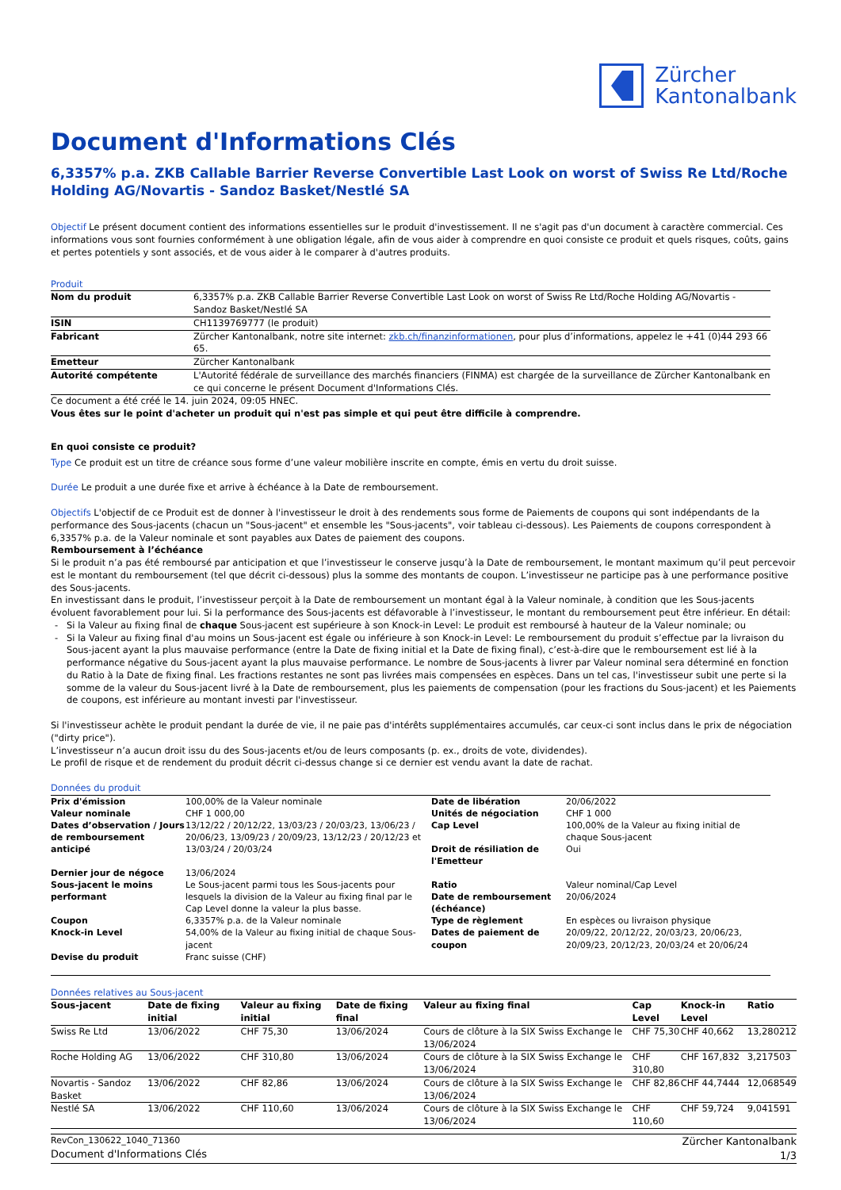Zürcher
Kantonalbank
Document d'Informations Clés
6,3357% p.a. ZKB Callable Barrier Reverse Convertible Last Look on worst of Swiss Re Ltd/Roche Holding AG/Novartis - Sandoz Basket/Nestlé SA
Objectif Le présent document contient des informations essentielles sur le produit d'investissement. Il ne s'agit pas d'un document à caractère commercial. Ces informations vous sont fournies conformément à une obligation légale, afin de vous aider à comprendre en quoi consiste ce produit et quels risques, coûts, gains et pertes potentiels y sont associés, et de vous aider à le comparer à d'autres produits.
Produit
| Nom du produit | 6,3357% p.a. ZKB Callable Barrier Reverse Convertible Last Look on worst of Swiss Re Ltd/Roche Holding AG/Novartis - Sandoz Basket/Nestlé SA |
| ISIN | CH1139769777 (le produit) |
| Fabricant | Zürcher Kantonalbank, notre site internet: zkb.ch/finanzinformationen , pour plus d’informations, appelez le +41 (0)44 293 66 65. |
| Emetteur | Zürcher Kantonalbank |
| Autorité compétente | L'Autorité fédérale de surveillance des marchés financiers (FINMA) est chargée de la surveillance de Zürcher Kantonalbank en ce qui concerne le présent Document d'Informations Clés. |
Ce document a été créé le 14. juin 2024, 09:05 HNEC.
Vous êtes sur le point d'acheter un produit qui n'est pas simple et qui peut être difficile à comprendre.
En quoi consiste ce produit?
Type Ce produit est un titre de créance sous forme d’une valeur mobilière inscrite en compte, émis en vertu du droit suisse.
Durée Le produit a une durée fixe et arrive à échéance à la Date de remboursement.
Objectifs L'objectif de ce Produit est de donner à l'investisseur le droit à des rendements sous forme de Paiements de coupons qui sont indépendants de la performance des Sous-jacents (chacun un "Sous-jacent" et ensemble les "Sous-jacents", voir tableau ci-dessous). Les Paiements de coupons correspondent à 6,3357% p.a. de la Valeur nominale et sont payables aux Dates de paiement des coupons.
Remboursement à l’échéance
Si le produit n’a pas été remboursé par anticipation et que l’investisseur le conserve jusqu’à la Date de remboursement, le montant maximum qu’il peut percevoir est le montant du remboursement (tel que décrit ci-dessous) plus la somme des montants de coupon. L’investisseur ne participe pas à une performance positive des Sous-jacents.
En investissant dans le produit, l’investisseur perçoit à la Date de remboursement un montant égal à la Valeur nominale, à condition que les Sous-jacents évoluent favorablement pour lui. Si la performance des Sous-jacents est défavorable à l’investisseur, le montant du remboursement peut être inférieur. En détail:
Si la Valeur au fixing final de chaque Sous-jacent est supérieure à son Knock-in Level: Le produit est remboursé à hauteur de la Valeur nominale; ou
Si la Valeur au fixing final d'au moins un Sous-jacent est égale ou inférieure à son Knock-in Level: Le remboursement du produit s’effectue par la livraison du Sous-jacent ayant la plus mauvaise performance (entre la Date de fixing initial et la Date de fixing final), c’est-à-dire que le remboursement est lié à la performance négative du Sous-jacent ayant la plus mauvaise performance. Le nombre de Sous-jacents à livrer par Valeur nominal sera déterminé en fonction du Ratio à la Date de fixing final. Les fractions restantes ne sont pas livrées mais compensées en espèces. Dans un tel cas, l'investisseur subit une perte si la somme de la valeur du Sous-jacent livré à la Date de remboursement, plus les paiements de compensation (pour les fractions du Sous-jacent) et les Paiements de coupons, est inférieure au montant investi par l'investisseur.
Si l'investisseur achète le produit pendant la durée de vie, il ne paie pas d'intérêts supplémentaires accumulés, car ceux-ci sont inclus dans le prix de négociation ("dirty price").
L’investisseur n’a aucun droit issu du des Sous-jacents et/ou de leurs composants (p. ex., droits de vote, dividendes).
Le profil de risque et de rendement du produit décrit ci-dessus change si ce dernier est vendu avant la date de rachat.
Données du produit
| Prix d'émission | 100,00% de la Valeur nominale | Date de libération | 20/06/2022 |
| Valeur nominale | CHF 1 000,00 | Unités de négociation | CHF 1 000 |
| Dates d’observation / Jours de remboursement anticipé | 13/12/22 / 20/12/22, 13/03/23 / 20/03/23, 13/06/23 / 20/06/23, 13/09/23 / 20/09/23, 13/12/23 / 20/12/23 et 13/03/24 / 20/03/24 | Cap Level Droit de résiliation de l'Emetteur | 100,00% de la Valeur au fixing initial de chaque Sous-jacent Oui |
| Dernier jour de négoce | 13/06/2024 | | |
| Sous-jacent le moins performant | Le Sous-jacent parmi tous les Sous-jacents pour lesquels la division de la Valeur au fixing final par le Cap Level donne la valeur la plus basse. | Ratio Date de remboursement (échéance) | Valeur nominal/Cap Level 20/06/2024 |
| Coupon | 6,3357% p.a. de la Valeur nominale | Type de règlement | En espèces ou livraison physique |
| Knock-in Level | 54,00% de la Valeur au fixing initial de chaque Sous-jacent | Dates de paiement de coupon | 20/09/22, 20/12/22, 20/03/23, 20/06/23, 20/09/23, 20/12/23, 20/03/24 et 20/06/24 |
| Devise du produit | Franc suisse (CHF) | | |
Données relatives au Sous-jacent
| Sous-jacent | Date de fixing initial | Valeur au fixing initial | Date de fixing final | Valeur au fixing final | Cap Level | Knock-in Level | Ratio |
| --- | --- | --- | --- | --- | --- | --- | --- |
| Swiss Re Ltd | 13/06/2022 | CHF 75,30 | 13/06/2024 | Cours de clôture à la SIX Swiss Exchange le 13/06/2024 | CHF 75,30 | CHF 40,662 | 13,280212 |
| Roche Holding AG | 13/06/2022 | CHF 310,80 | 13/06/2024 | Cours de clôture à la SIX Swiss Exchange le 13/06/2024 | CHF 310,80 | CHF 167,832 | 3,217503 |
| Novartis - Sandoz Basket | 13/06/2022 | CHF 82,86 | 13/06/2024 | Cours de clôture à la SIX Swiss Exchange le 13/06/2024 | CHF 82,86 | CHF 44,7444 | 12,068549 |
| Nestlé SA | 13/06/2022 | CHF 110,60 | 13/06/2024 | Cours de clôture à la SIX Swiss Exchange le 13/06/2024 | CHF 110,60 | CHF 59,724 | 9,041591 |
RevCon_130622_1040_71360
Document d'Informations Clés
Zürcher Kantonalbank
1/3